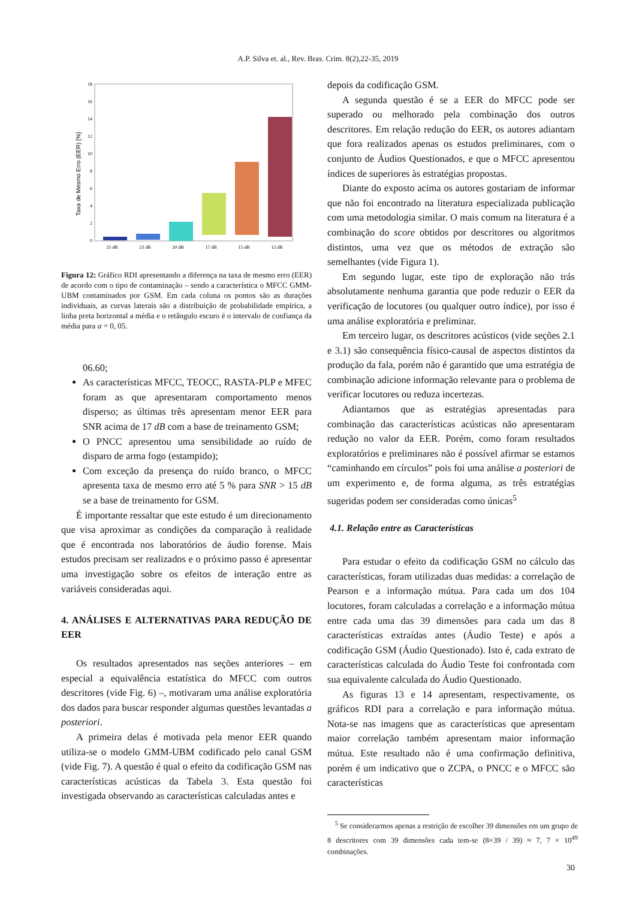A.P. Silva et. al., Rev. Bras. Crim. 8(2),22-35, 2019
Taxa de Mesmo Erro (EER) [%]
0
2
4
6
8
10
12
14
16
18
25 dB
23 dB
20 dB
17 dB
15 dB
12 dB
Figura 12: Gráfico RDI apresentando a diferença na taxa de mesmo erro (EER) de acordo com o tipo de contaminação – sendo a característica o MFCC GMM-UBM contaminados por GSM. Em cada coluna os pontos são as durações individuais, as curvas laterais são a distribuição de probabilidade empírica, a linha preta horizontal a média e o retângulo escuro é o intervalo de confiança da média para α = 0, 05.
06.60;
As características MFCC, TEOCC, RASTA-PLP e MFEC foram as que apresentaram comportamento menos disperso; as últimas três apresentam menor EER para SNR acima de 17 dB com a base de treinamento GSM;
O PNCC apresentou uma sensibilidade ao ruído de disparo de arma fogo (estampido);
Com exceção da presença do ruído branco, o MFCC apresenta taxa de mesmo erro até 5 % para SNR > 15 dB se a base de treinamento for GSM.
É importante ressaltar que este estudo é um direcionamento que visa aproximar as condições da comparação à realidade que é encontrada nos laboratórios de áudio forense. Mais estudos precisam ser realizados e o próximo passo é apresentar uma investigação sobre os efeitos de interação entre as variáveis consideradas aqui.
4. ANÁLISES E ALTERNATIVAS PARA REDUÇÃO DE EER
Os resultados apresentados nas seções anteriores – em especial a equivalência estatística do MFCC com outros descritores (vide Fig. 6) –, motivaram uma análise exploratória dos dados para buscar responder algumas questões levantadas a posteriori.
A primeira delas é motivada pela menor EER quando utiliza-se o modelo GMM-UBM codificado pelo canal GSM (vide Fig. 7). A questão é qual o efeito da codificação GSM nas características acústicas da Tabela 3. Esta questão foi investigada observando as características calculadas antes e
depois da codificação GSM.
A segunda questão é se a EER do MFCC pode ser superado ou melhorado pela combinação dos outros descritores. Em relação redução do EER, os autores adiantam que fora realizados apenas os estudos preliminares, com o conjunto de Áudios Questionados, e que o MFCC apresentou índices de superiores às estratégias propostas.
Diante do exposto acima os autores gostariam de informar que não foi encontrado na literatura especializada publicação com uma metodologia similar. O mais comum na literatura é a combinação do score obtidos por descritores ou algoritmos distintos, uma vez que os métodos de extração são semelhantes (vide Figura 1).
Em segundo lugar, este tipo de exploração não trás absolutamente nenhuma garantia que pode reduzir o EER da verificação de locutores (ou qualquer outro índice), por isso é uma análise exploratória e preliminar.
Em terceiro lugar, os descritores acústicos (vide seções 2.1 e 3.1) são consequência físico-causal de aspectos distintos da produção da fala, porém não é garantido que uma estratégia de combinação adicione informação relevante para o problema de verificar locutores ou reduza incertezas.
Adiantamos que as estratégias apresentadas para combinação das características acústicas não apresentaram redução no valor da EER. Porém, como foram resultados exploratórios e preliminares não é possível afirmar se estamos “caminhando em círculos” pois foi uma análise a posteriori de um experimento e, de forma alguma, as três estratégias sugeridas podem ser consideradas como únicas<sup>5</sup>
4.1. Relação entre as Características
Para estudar o efeito da codificação GSM no cálculo das características, foram utilizadas duas medidas: a correlação de Pearson e a informação mútua. Para cada um dos 104 locutores, foram calculadas a correlação e a informação mútua entre cada uma das 39 dimensões para cada um das 8 características extraídas antes (Áudio Teste) e após a codificação GSM (Áudio Questionado). Isto é, cada extrato de características calculada do Áudio Teste foi confrontada com sua equivalente calculada do Áudio Questionado.
As figuras 13 e 14 apresentam, respectivamente, os gráficos RDI para a correlação e para informação mútua. Nota-se nas imagens que as características que apresentam maior correlação também apresentam maior informação mútua. Este resultado não é uma confirmação definitiva, porém é um indicativo que o ZCPA, o PNCC e o MFCC são características
<sup>5</sup> Se considerarmos apenas a restrição de escolher 39 dimensões em um grupo de 8 descritores com 39 dimensões cada tem-se (8×39 / 39) ≈ 7, 7 × 10<sup>49</sup> combinações.
30